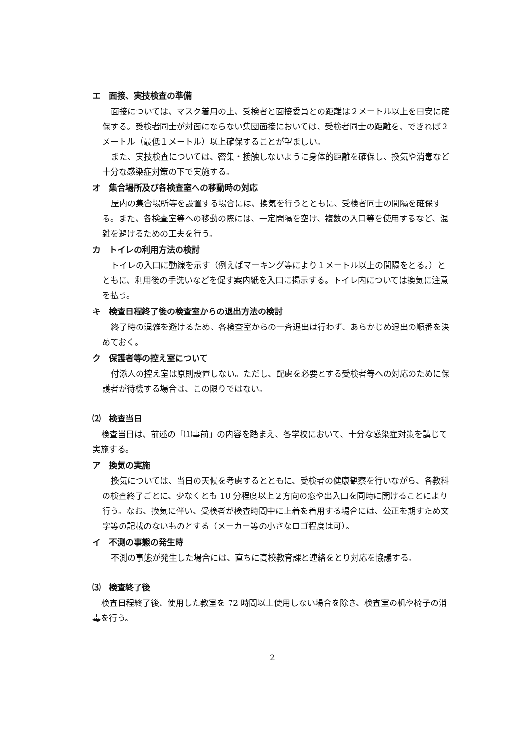エ　面接、実技検査の準備
面接については、マスク着用の上、受検者と面接委員との距離は２メートル以上を目安に確保する。受検者同士が対面にならない集団面接においては、受検者同士の距離を、できれば２メートル（最低１メートル）以上確保することが望ましい。
また、実技検査については、密集・接触しないように身体的距離を確保し、換気や消毒など十分な感染症対策の下で実施する。
オ　集合場所及び各検査室への移動時の対応
屋内の集合場所等を設置する場合には、換気を行うとともに、受検者同士の間隔を確保する。また、各検査室等への移動の際には、一定間隔を空け、複数の入口等を使用するなど、混雑を避けるための工夫を行う。
カ　トイレの利用方法の検討
トイレの入口に動線を示す（例えばマーキング等により１メートル以上の間隔をとる。）とともに、利用後の手洗いなどを促す案内紙を入口に掲示する。トイレ内については換気に注意を払う。
キ　検査日程終了後の検査室からの退出方法の検討
終了時の混雑を避けるため、各検査室からの一斉退出は行わず、あらかじめ退出の順番を決めておく。
ク　保護者等の控え室について
付添人の控え室は原則設置しない。ただし、配慮を必要とする受検者等への対応のために保護者が待機する場合は、この限りではない。
⑵　検査当日
検査当日は、前述の「⑴事前」の内容を踏まえ、各学校において、十分な感染症対策を講じて実施する。
ア　換気の実施
換気については、当日の天候を考慮するとともに、受検者の健康観察を行いながら、各教科の検査終了ごとに、少なくとも 10 分程度以上２方向の窓や出入口を同時に開けることにより行う。なお、換気に伴い、受検者が検査時間中に上着を着用する場合には、公正を期すため文字等の記載のないものとする（メーカー等の小さなロゴ程度は可）。
イ　不測の事態の発生時
不測の事態が発生した場合には、直ちに高校教育課と連絡をとり対応を協議する。
⑶　検査終了後
検査日程終了後、使用した教室を 72 時間以上使用しない場合を除き、検査室の机や椅子の消毒を行う。
2